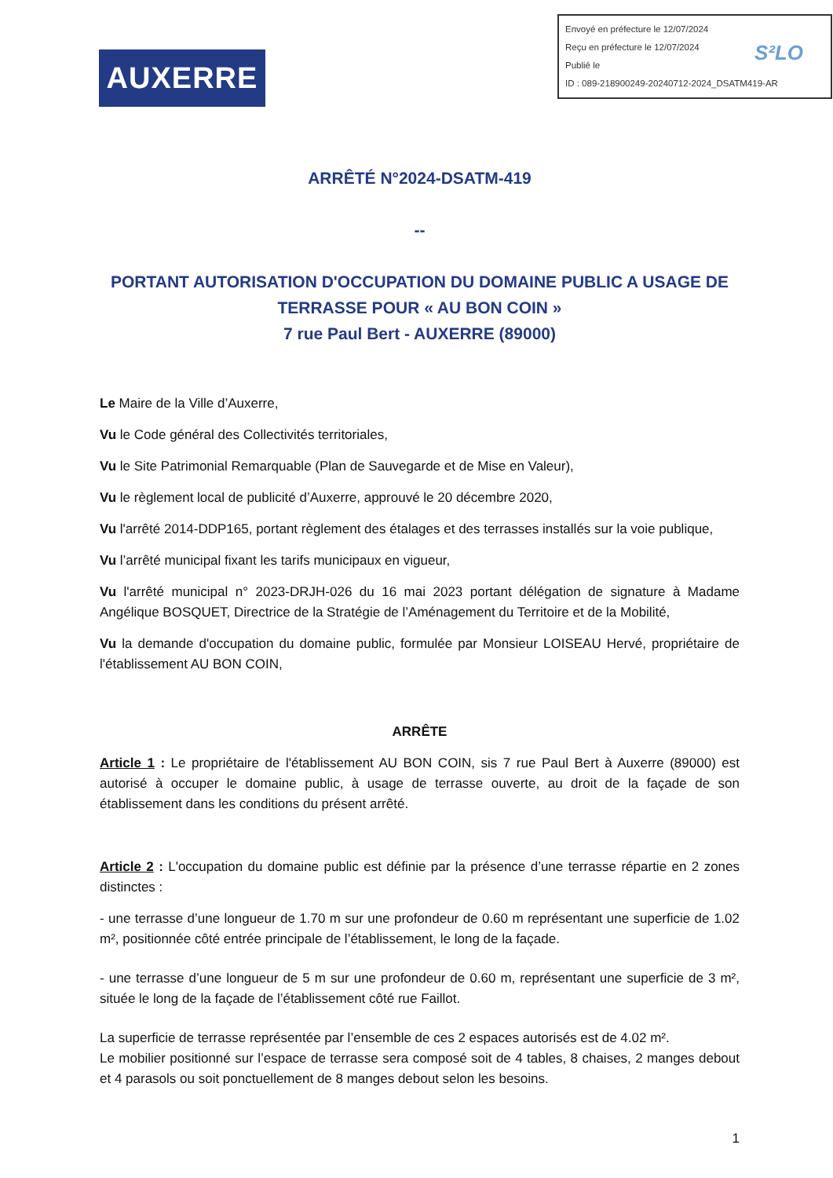AUXERRE
Envoyé en préfecture le 12/07/2024
Reçu en préfecture le 12/07/2024
Publié le
ID : 089-218900249-20240712-2024_DSATM419-AR
S²LO
ARRÊTÉ N°2024-DSATM-419
--
PORTANT AUTORISATION D'OCCUPATION DU DOMAINE PUBLIC A USAGE DE TERRASSE POUR « AU BON COIN »
7 rue Paul Bert - AUXERRE (89000)
Le Maire de la Ville d’Auxerre,
Vu le Code général des Collectivités territoriales,
Vu le Site Patrimonial Remarquable (Plan de Sauvegarde et de Mise en Valeur),
Vu le règlement local de publicité d’Auxerre, approuvé le 20 décembre 2020,
Vu l'arrêté 2014-DDP165, portant règlement des étalages et des terrasses installés sur la voie publique,
Vu l’arrêté municipal fixant les tarifs municipaux en vigueur,
Vu l'arrêté municipal n° 2023-DRJH-026 du 16 mai 2023 portant délégation de signature à Madame Angélique BOSQUET, Directrice de la Stratégie de l’Aménagement du Territoire et de la Mobilité,
Vu la demande d'occupation du domaine public, formulée par Monsieur LOISEAU Hervé, propriétaire de l'établissement AU BON COIN,
ARRÊTE
Article 1 : Le propriétaire de l'établissement AU BON COIN, sis 7 rue Paul Bert à Auxerre (89000) est autorisé à occuper le domaine public, à usage de terrasse ouverte, au droit de la façade de son établissement dans les conditions du présent arrêté.
Article 2 : L'occupation du domaine public est définie par la présence d’une terrasse répartie en 2 zones distinctes :
- une terrasse d’une longueur de 1.70 m sur une profondeur de 0.60 m représentant une superficie de 1.02 m², positionnée côté entrée principale de l’établissement, le long de la façade.
- une terrasse d’une longueur de 5 m sur une profondeur de 0.60 m, représentant une superficie de 3 m², située le long de la façade de l’établissement côté rue Faillot.
La superficie de terrasse représentée par l’ensemble de ces 2 espaces autorisés est de 4.02 m².
Le mobilier positionné sur l’espace de terrasse sera composé soit de 4 tables, 8 chaises, 2 manges debout et 4 parasols ou soit ponctuellement de 8 manges debout selon les besoins.
1